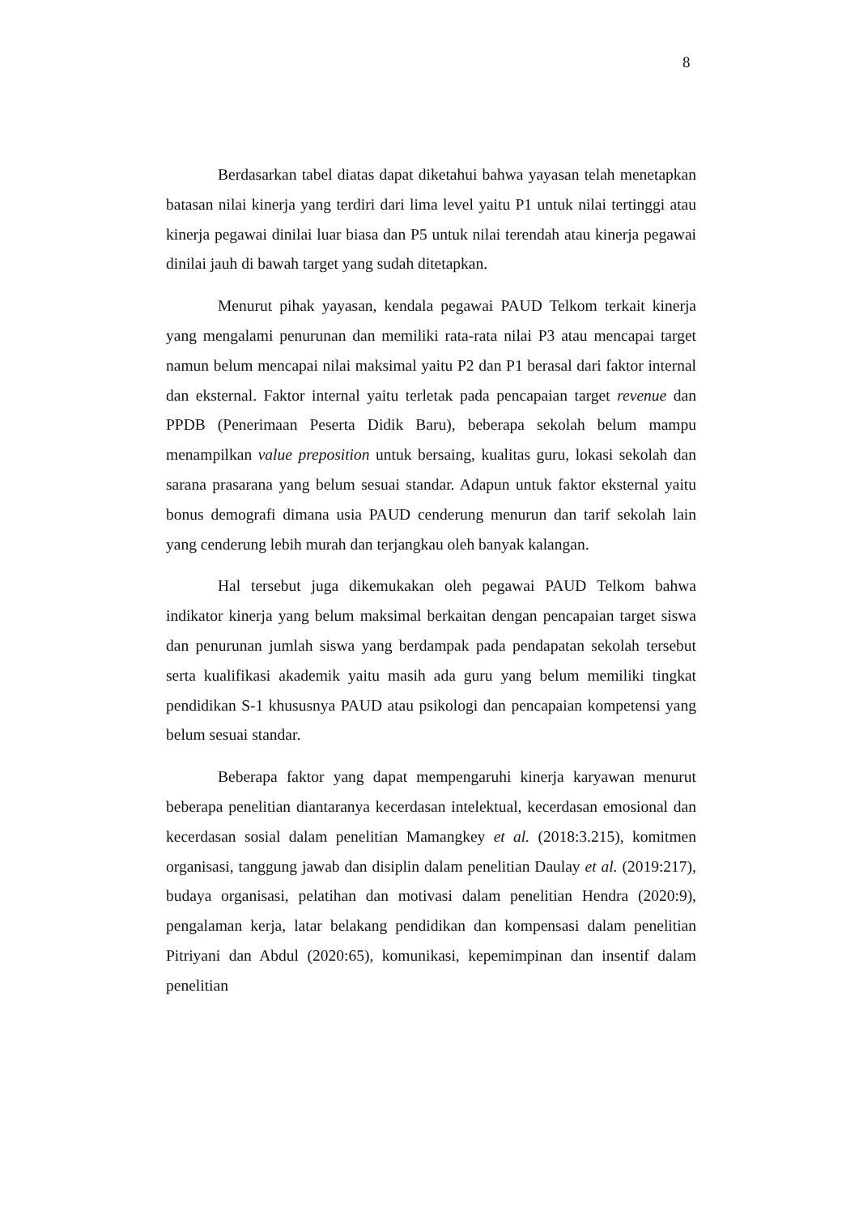8
Berdasarkan tabel diatas dapat diketahui bahwa yayasan telah menetapkan batasan nilai kinerja yang terdiri dari lima level yaitu P1 untuk nilai tertinggi atau kinerja pegawai dinilai luar biasa dan P5 untuk nilai terendah atau kinerja pegawai dinilai jauh di bawah target yang sudah ditetapkan.
Menurut pihak yayasan, kendala pegawai PAUD Telkom terkait kinerja yang mengalami penurunan dan memiliki rata-rata nilai P3 atau mencapai target namun belum mencapai nilai maksimal yaitu P2 dan P1 berasal dari faktor internal dan eksternal. Faktor internal yaitu terletak pada pencapaian target revenue dan PPDB (Penerimaan Peserta Didik Baru), beberapa sekolah belum mampu menampilkan value preposition untuk bersaing, kualitas guru, lokasi sekolah dan sarana prasarana yang belum sesuai standar. Adapun untuk faktor eksternal yaitu bonus demografi dimana usia PAUD cenderung menurun dan tarif sekolah lain yang cenderung lebih murah dan terjangkau oleh banyak kalangan.
Hal tersebut juga dikemukakan oleh pegawai PAUD Telkom bahwa indikator kinerja yang belum maksimal berkaitan dengan pencapaian target siswa dan penurunan jumlah siswa yang berdampak pada pendapatan sekolah tersebut serta kualifikasi akademik yaitu masih ada guru yang belum memiliki tingkat pendidikan S-1 khususnya PAUD atau psikologi dan pencapaian kompetensi yang belum sesuai standar.
Beberapa faktor yang dapat mempengaruhi kinerja karyawan menurut beberapa penelitian diantaranya kecerdasan intelektual, kecerdasan emosional dan kecerdasan sosial dalam penelitian Mamangkey et al. (2018:3.215), komitmen organisasi, tanggung jawab dan disiplin dalam penelitian Daulay et al. (2019:217), budaya organisasi, pelatihan dan motivasi dalam penelitian Hendra (2020:9), pengalaman kerja, latar belakang pendidikan dan kompensasi dalam penelitian Pitriyani dan Abdul (2020:65), komunikasi, kepemimpinan dan insentif dalam penelitian